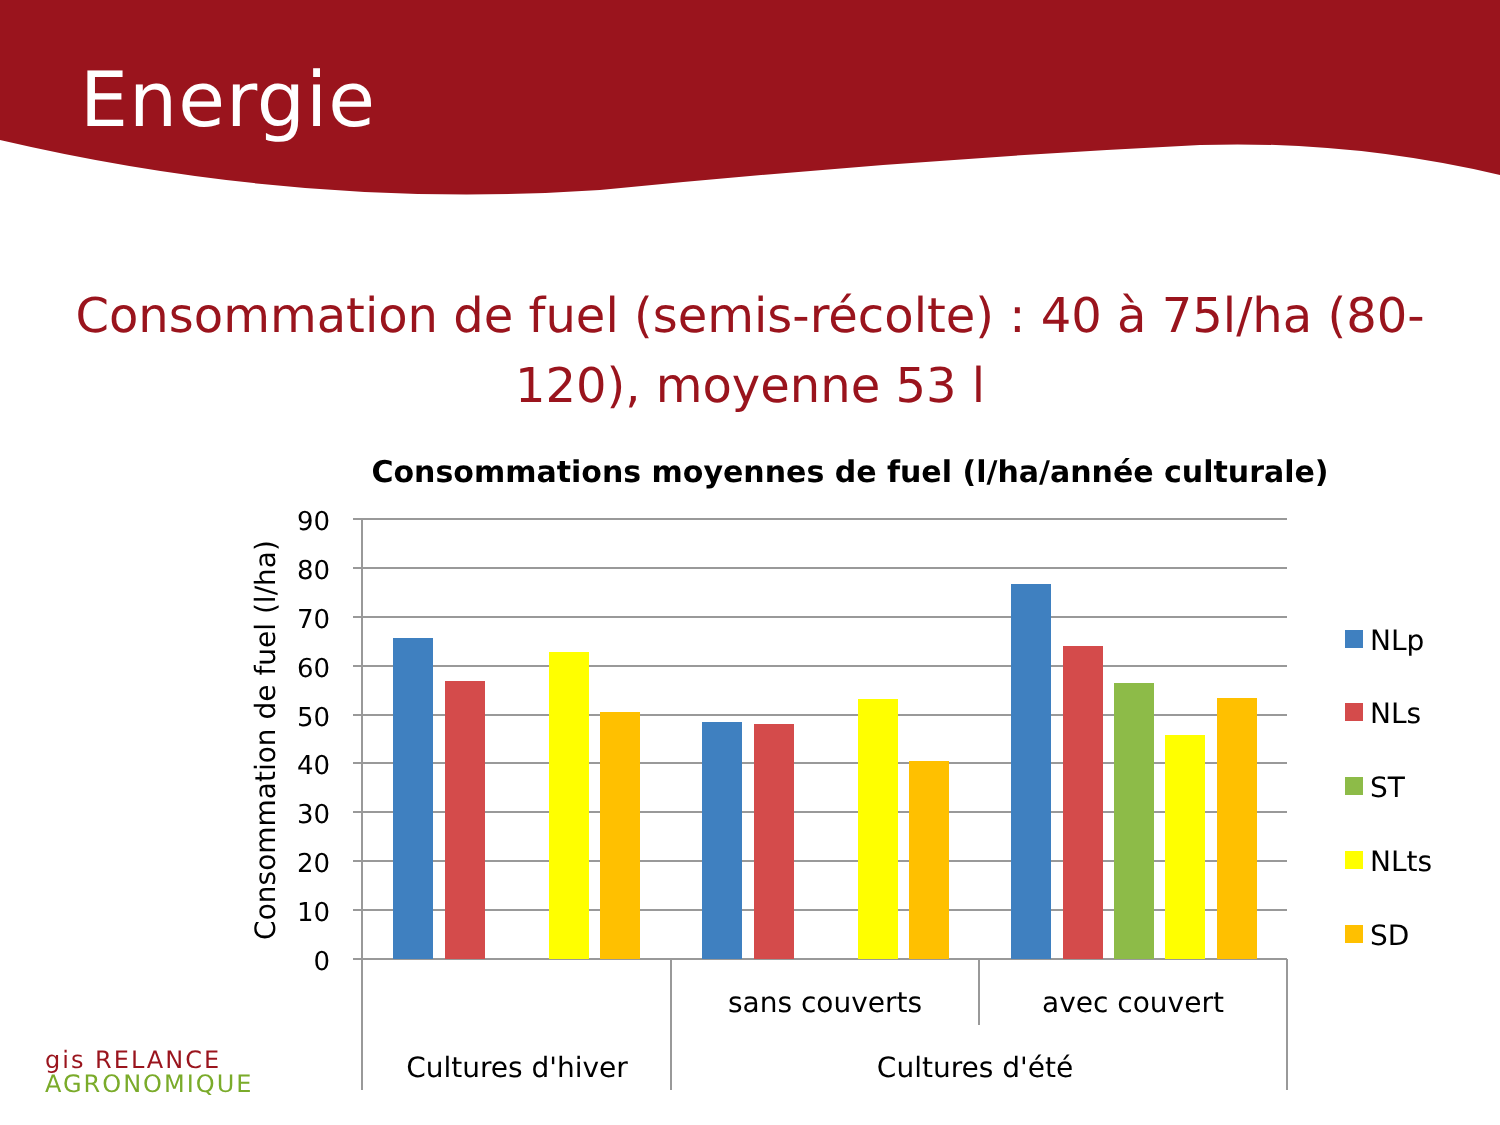Energie
Consommation de fuel (semis-récolte) : 40 à 75l/ha (80-120), moyenne 53 l
Consommations moyennes de fuel (l/ha/année culturale)
90
80
70
60
50
40
30
20
10
0
Consommation de fuel (l/ha)
sans couverts
avec couvert
Cultures d'hiver
Cultures d'été
NLp
NLs
ST
NLts
SD
gis RELANCE
AGRONOMIQUE